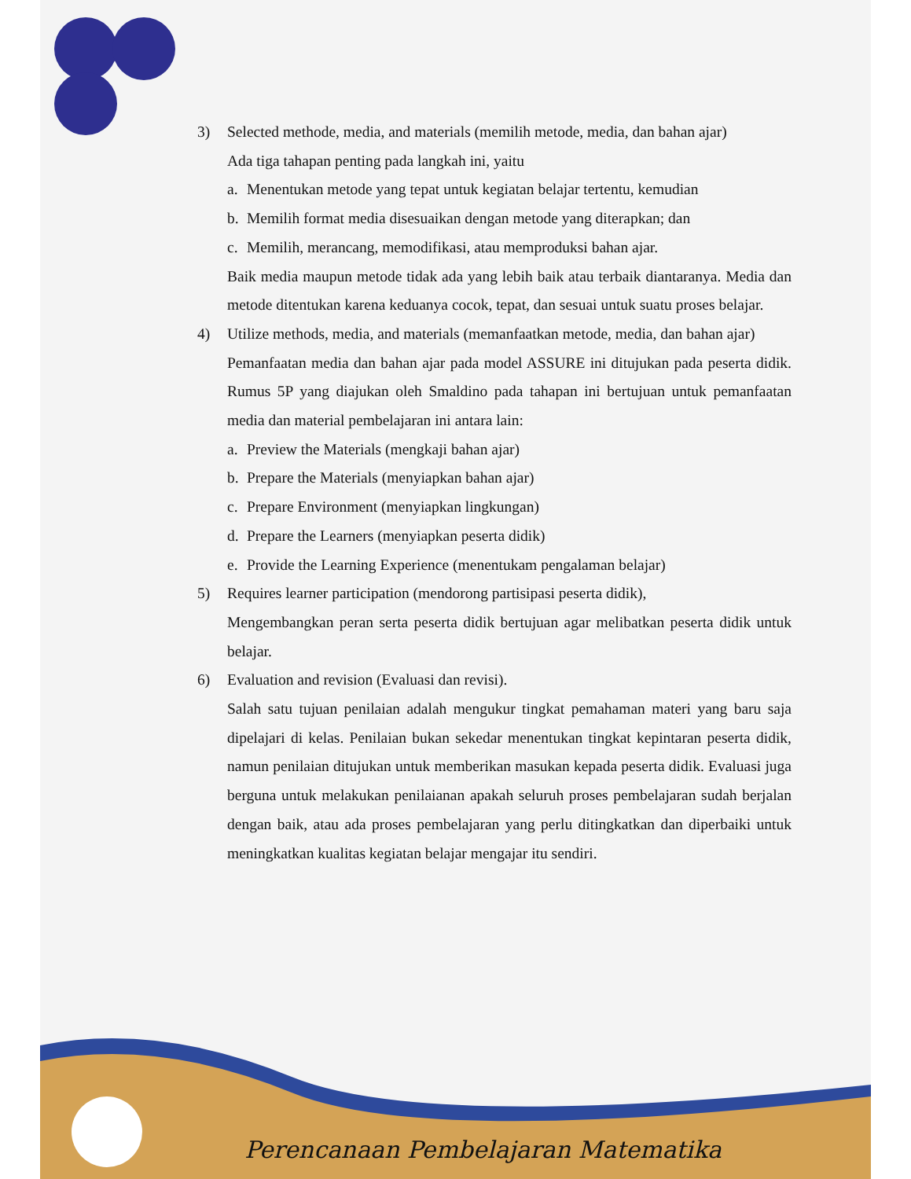3) Selected methode, media, and materials (memilih metode, media, dan bahan ajar)
Ada tiga tahapan penting pada langkah ini, yaitu
a. Menentukan metode yang tepat untuk kegiatan belajar tertentu, kemudian
b. Memilih format media disesuaikan dengan metode yang diterapkan; dan
c. Memilih, merancang, memodifikasi, atau memproduksi bahan ajar.
Baik media maupun metode tidak ada yang lebih baik atau terbaik diantaranya. Media dan metode ditentukan karena keduanya cocok, tepat, dan sesuai untuk suatu proses belajar.
4) Utilize methods, media, and materials (memanfaatkan metode, media, dan bahan ajar)
Pemanfaatan media dan bahan ajar pada model ASSURE ini ditujukan pada peserta didik. Rumus 5P yang diajukan oleh Smaldino pada tahapan ini bertujuan untuk pemanfaatan media dan material pembelajaran ini antara lain:
a. Preview the Materials (mengkaji bahan ajar)
b. Prepare the Materials (menyiapkan bahan ajar)
c. Prepare Environment (menyiapkan lingkungan)
d. Prepare the Learners (menyiapkan peserta didik)
e. Provide the Learning Experience (menentukam pengalaman belajar)
5) Requires learner participation (mendorong partisipasi peserta didik),
Mengembangkan peran serta peserta didik bertujuan agar melibatkan peserta didik untuk belajar.
6) Evaluation and revision (Evaluasi dan revisi).
Salah satu tujuan penilaian adalah mengukur tingkat pemahaman materi yang baru saja dipelajari di kelas. Penilaian bukan sekedar menentukan tingkat kepintaran peserta didik, namun penilaian ditujukan untuk memberikan masukan kepada peserta didik. Evaluasi juga berguna untuk melakukan penilaianan apakah seluruh proses pembelajaran sudah berjalan dengan baik, atau ada proses pembelajaran yang perlu ditingkatkan dan diperbaiki untuk meningkatkan kualitas kegiatan belajar mengajar itu sendiri.
Perencanaan Pembelajaran Matematika